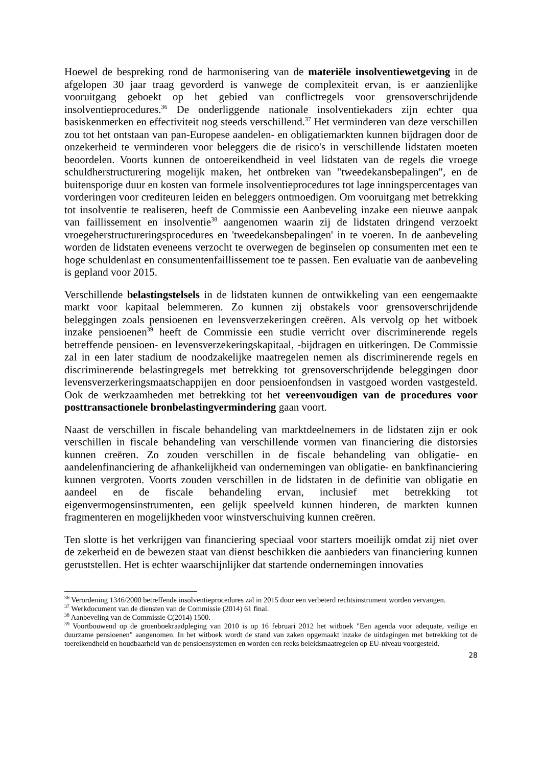Hoewel de bespreking rond de harmonisering van de materiële insolventiewetgeving in de afgelopen 30 jaar traag gevorderd is vanwege de complexiteit ervan, is er aanzienlijke vooruitgang geboekt op het gebied van conflictregels voor grensoverschrijdende insolventieprocedures.<sup>36</sup> De onderliggende nationale insolventiekaders zijn echter qua basiskenmerken en effectiviteit nog steeds verschillend.<sup>37</sup> Het verminderen van deze verschillen zou tot het ontstaan van pan-Europese aandelen- en obligatiemarkten kunnen bijdragen door de onzekerheid te verminderen voor beleggers die de risico's in verschillende lidstaten moeten beoordelen. Voorts kunnen de ontoereikendheid in veel lidstaten van de regels die vroege schuldherstructurering mogelijk maken, het ontbreken van "tweedekansbepalingen", en de buitensporige duur en kosten van formele insolventieprocedures tot lage inningspercentages van vorderingen voor crediteuren leiden en beleggers ontmoedigen. Om vooruitgang met betrekking tot insolventie te realiseren, heeft de Commissie een Aanbeveling inzake een nieuwe aanpak van faillissement en insolventie<sup>38</sup> aangenomen waarin zij de lidstaten dringend verzoekt vroegeherstructureringsprocedures en 'tweedekansbepalingen' in te voeren. In de aanbeveling worden de lidstaten eveneens verzocht te overwegen de beginselen op consumenten met een te hoge schuldenlast en consumentenfaillissement toe te passen. Een evaluatie van de aanbeveling is gepland voor 2015.
Verschillende belastingstelsels in de lidstaten kunnen de ontwikkeling van een eengemaakte markt voor kapitaal belemmeren. Zo kunnen zij obstakels voor grensoverschrijdende beleggingen zoals pensioenen en levensverzekeringen creëren. Als vervolg op het witboek inzake pensioenen<sup>39</sup> heeft de Commissie een studie verricht over discriminerende regels betreffende pensioen- en levensverzekeringskapitaal, -bijdragen en uitkeringen. De Commissie zal in een later stadium de noodzakelijke maatregelen nemen als discriminerende regels en discriminerende belastingregels met betrekking tot grensoverschrijdende beleggingen door levensverzerkeringsmaatschappijen en door pensioenfondsen in vastgoed worden vastgesteld. Ook de werkzaamheden met betrekking tot het vereenvoudigen van de procedures voor posttransactionele bronbelastingvermindering gaan voort.
Naast de verschillen in fiscale behandeling van marktdeelnemers in de lidstaten zijn er ook verschillen in fiscale behandeling van verschillende vormen van financiering die distorsies kunnen creëren. Zo zouden verschillen in de fiscale behandeling van obligatie- en aandelenfinanciering de afhankelijkheid van ondernemingen van obligatie- en bankfinanciering kunnen vergroten. Voorts zouden verschillen in de lidstaten in de definitie van obligatie en aandeel en de fiscale behandeling ervan, inclusief met betrekking tot eigenvermogensinstrumenten, een gelijk speelveld kunnen hinderen, de markten kunnen fragmenteren en mogelijkheden voor winstverschuiving kunnen creëren.
Ten slotte is het verkrijgen van financiering speciaal voor starters moeilijk omdat zij niet over de zekerheid en de bewezen staat van dienst beschikken die aanbieders van financiering kunnen geruststellen. Het is echter waarschijnlijker dat startende ondernemingen innovaties
<sup>36</sup> Verordening 1346/2000 betreffende insolventieprocedures zal in 2015 door een verbeterd rechtsinstrument worden vervangen.
<sup>37</sup> Werkdocument van de diensten van de Commissie (2014) 61 final.
<sup>38</sup> Aanbeveling van de Commissie C(2014) 1500.
<sup>39</sup> Voortbouwend op de groenboekraadpleging van 2010 is op 16 februari 2012 het witboek "Een agenda voor adequate, veilige en duurzame pensioenen" aangenomen. In het witboek wordt de stand van zaken opgemaakt inzake de uitdagingen met betrekking tot de toereikendheid en houdbaarheid van de pensioensystemen en worden een reeks beleidsmaatregelen op EU-niveau voorgesteld.
28